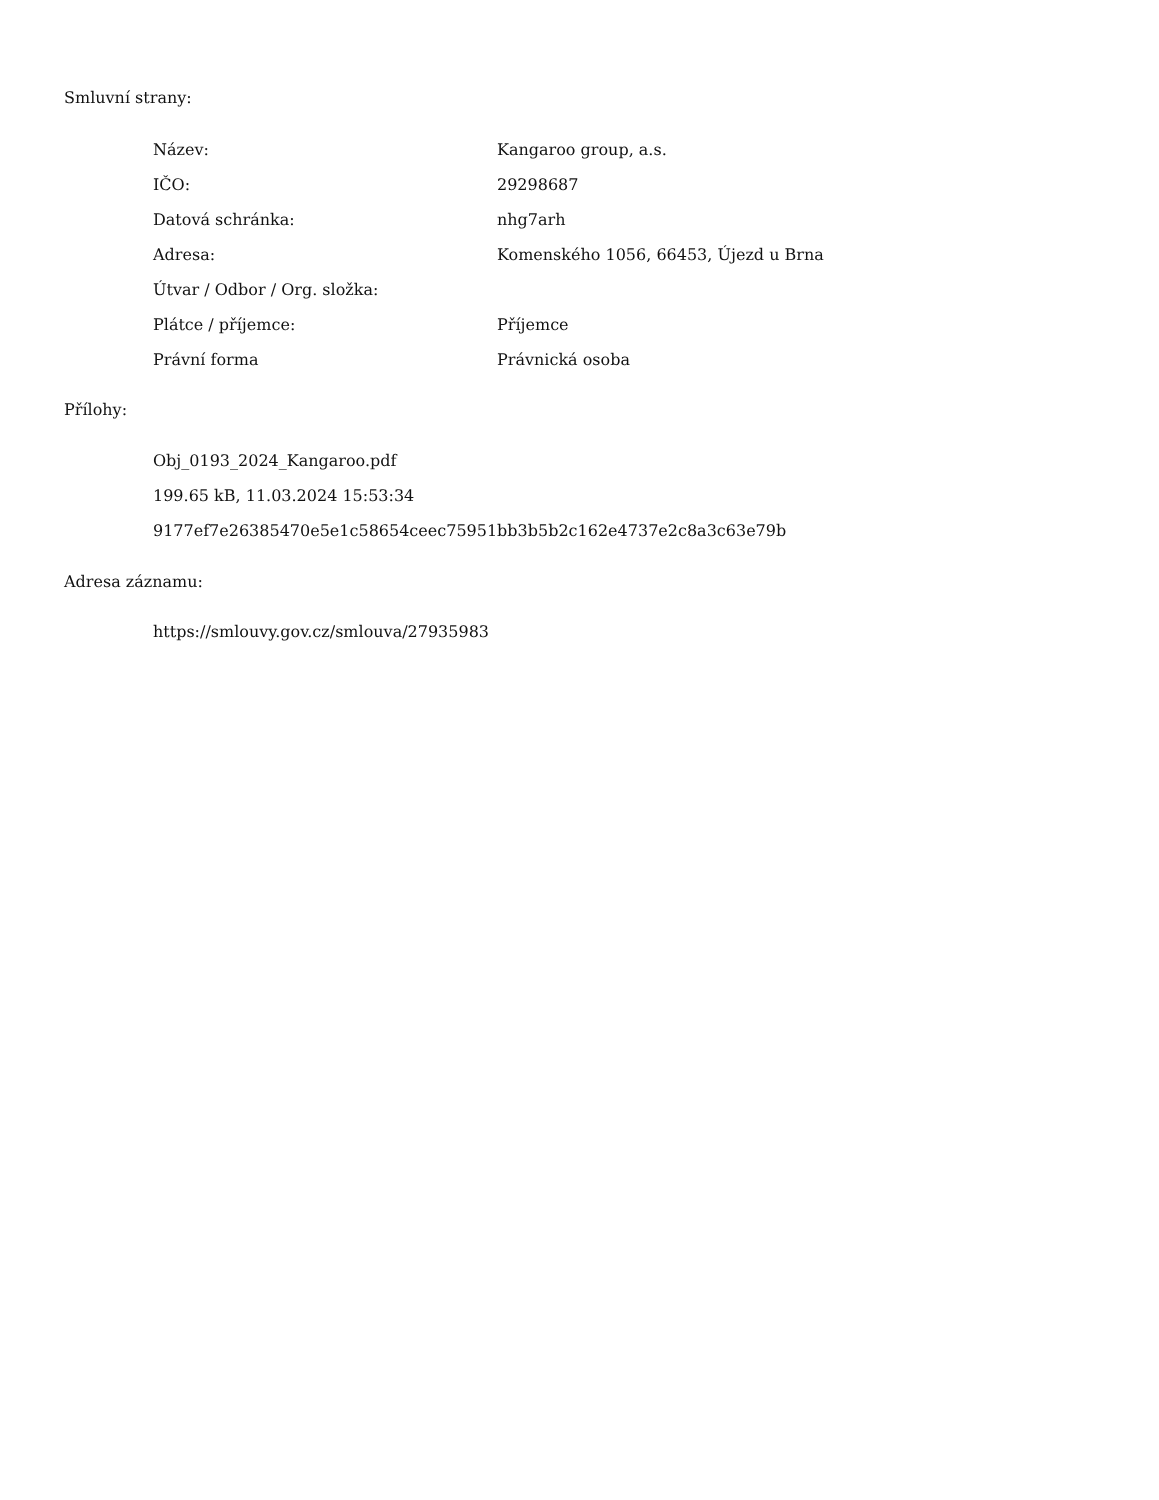Smluvní strany:
| Název: | Kangaroo group, a.s. |
| IČO: | 29298687 |
| Datová schránka: | nhg7arh |
| Adresa: | Komenského 1056, 66453, Újezd u Brna |
| Útvar / Odbor / Org. složka: | |
| Plátce / příjemce: | Příjemce |
| Právní forma | Právnická osoba |
Přílohy:
Obj_0193_2024_Kangaroo.pdf
199.65 kB, 11.03.2024 15:53:34
9177ef7e26385470e5e1c58654ceec75951bb3b5b2c162e4737e2c8a3c63e79b
Adresa záznamu:
https://smlouvy.gov.cz/smlouva/27935983